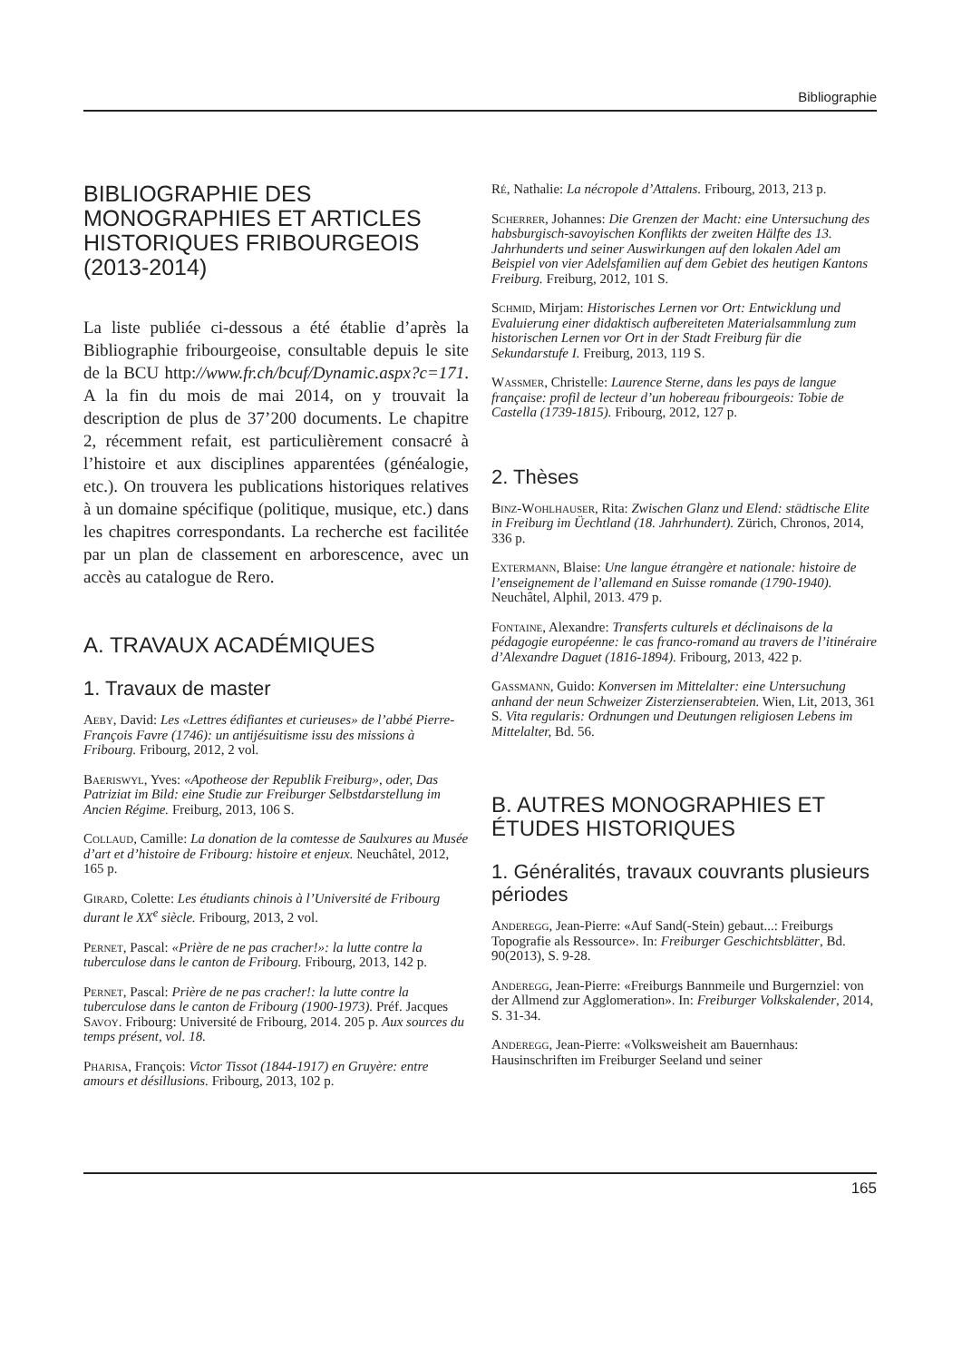Bibliographie
BIBLIOGRAPHIE DES MONOGRAPHIES ET ARTICLES HISTORIQUES FRIBOURGEOIS (2013-2014)
La liste publiée ci-dessous a été établie d’après la Bibliographie fribourgeoise, consultable depuis le site de la BCU http://www.fr.ch/bcuf/Dynamic.aspx?c=171. A la fin du mois de mai 2014, on y trouvait la description de plus de 37’200 documents. Le chapitre 2, récemment refait, est particulièrement consacré à l’histoire et aux disciplines apparentées (généalogie, etc.). On trouvera les publications historiques relatives à un domaine spécifique (politique, musique, etc.) dans les chapitres correspondants. La recherche est facilitée par un plan de classement en arborescence, avec un accès au catalogue de Rero.
A. TRAVAUX ACADÉMIQUES
1. Travaux de master
Aeby, David: Les «Lettres édifiantes et curieuses» de l’abbé Pierre-François Favre (1746): un antijésuitisme issu des missions à Fribourg. Fribourg, 2012, 2 vol.
Baeriswyl, Yves: «Apotheose der Republik Freiburg», oder, Das Patriziat im Bild: eine Studie zur Freiburger Selbstdarstellung im Ancien Régime. Freiburg, 2013, 106 S.
Collaud, Camille: La donation de la comtesse de Saulxures au Musée d’art et d’histoire de Fribourg: histoire et enjeux. Neuchâtel, 2012, 165 p.
Girard, Colette: Les étudiants chinois à l’Université de Fribourg durant le XX<sup>e</sup> siècle. Fribourg, 2013, 2 vol.
Pernet, Pascal: «Prière de ne pas cracher!»: la lutte contre la tuberculose dans le canton de Fribourg. Fribourg, 2013, 142 p.
Pernet, Pascal: Prière de ne pas cracher!: la lutte contre la tuberculose dans le canton de Fribourg (1900-1973). Préf. Jacques Savoy. Fribourg: Université de Fribourg, 2014. 205 p. Aux sources du temps présent, vol. 18.
Pharisa, François: Victor Tissot (1844-1917) en Gruyère: entre amours et désillusions. Fribourg, 2013, 102 p.
Ré, Nathalie: La nécropole d’Attalens. Fribourg, 2013, 213 p.
Scherrer, Johannes: Die Grenzen der Macht: eine Untersuchung des habsburgisch-savoyischen Konflikts der zweiten Hälfte des 13. Jahrhunderts und seiner Auswirkungen auf den lokalen Adel am Beispiel von vier Adelsfamilien auf dem Gebiet des heutigen Kantons Freiburg. Freiburg, 2012, 101 S.
Schmid, Mirjam: Historisches Lernen vor Ort: Entwicklung und Evaluierung einer didaktisch aufbereiteten Materialsammlung zum historischen Lernen vor Ort in der Stadt Freiburg für die Sekundarstufe I. Freiburg, 2013, 119 S.
Wassmer, Christelle: Laurence Sterne, dans les pays de langue française: profil de lecteur d’un hobereau fribourgeois: Tobie de Castella (1739-1815). Fribourg, 2012, 127 p.
2. Thèses
Binz-Wohlhauser, Rita: Zwischen Glanz und Elend: städtische Elite in Freiburg im Üechtland (18. Jahrhundert). Zürich, Chronos, 2014, 336 p.
Extermann, Blaise: Une langue étrangère et nationale: histoire de l’enseignement de l’allemand en Suisse romande (1790-1940). Neuchâtel, Alphil, 2013. 479 p.
Fontaine, Alexandre: Transferts culturels et déclinaisons de la pédagogie européenne: le cas franco-romand au travers de l’itinéraire d’Alexandre Daguet (1816-1894). Fribourg, 2013, 422 p.
Gassmann, Guido: Konversen im Mittelalter: eine Untersuchung anhand der neun Schweizer Zisterzienserabteien. Wien, Lit, 2013, 361 S. Vita regularis: Ordnungen und Deutungen religiosen Lebens im Mittelalter, Bd. 56.
B. AUTRES MONOGRAPHIES ET ÉTUDES HISTORIQUES
1. Généralités, travaux couvrants plusieurs périodes
Anderegg, Jean-Pierre: «Auf Sand(-Stein) gebaut...: Freiburgs Topografie als Ressource». In: Freiburger Geschichtsblätter, Bd. 90(2013), S. 9-28.
Anderegg, Jean-Pierre: «Freiburgs Bannmeile und Burgernziel: von der Allmend zur Agglomeration». In: Freiburger Volkskalender, 2014, S. 31-34.
Anderegg, Jean-Pierre: «Volksweisheit am Bauernhaus: Hausinschriften im Freiburger Seeland und seiner
165